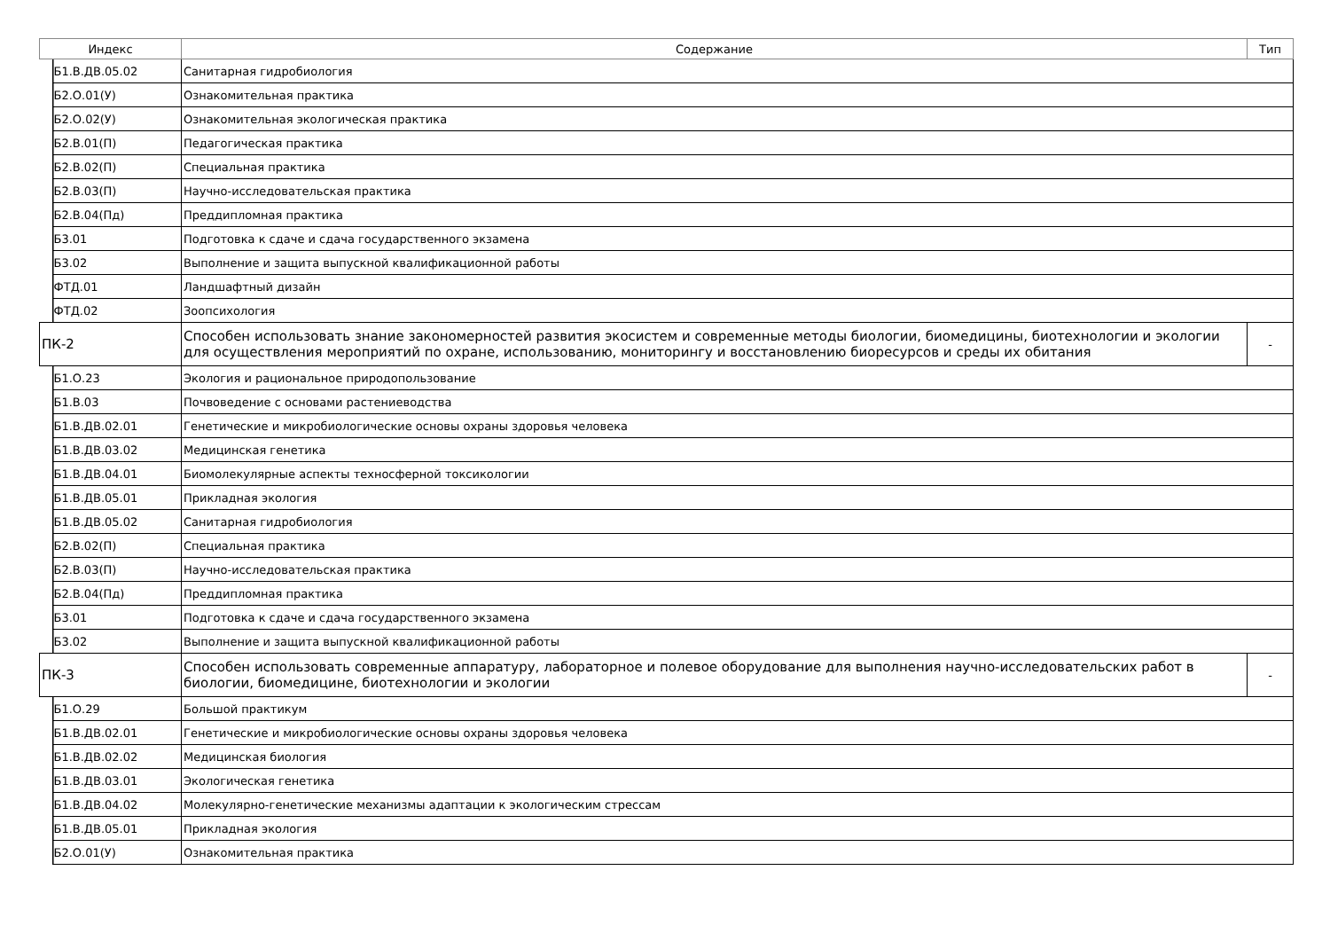| Индекс | | Содержание | Тип |
| --- | --- | --- | --- |
| | Б1.В.ДВ.05.02 | Санитарная гидробиология | |
| | Б2.О.01(У) | Ознакомительная практика | |
| | Б2.О.02(У) | Ознакомительная экологическая практика | |
| | Б2.В.01(П) | Педагогическая практика | |
| | Б2.В.02(П) | Специальная практика | |
| | Б2.В.03(П) | Научно-исследовательская практика | |
| | Б2.В.04(Пд) | Преддипломная практика | |
| | Б3.01 | Подготовка к сдаче и сдача государственного экзамена | |
| | Б3.02 | Выполнение и защита выпускной квалификационной работы | |
| | ФТД.01 | Ландшафтный дизайн | |
| | ФТД.02 | Зоопсихология | |
| ПК-2 | | Способен использовать знание закономерностей развития экосистем и современные методы биологии, биомедицины, биотехнологии и экологии для осуществления мероприятий по охране, использованию, мониторингу и восстановлению биоресурсов и среды их обитания | - |
| | Б1.О.23 | Экология и рациональное природопользование | |
| | Б1.В.03 | Почвоведение с основами растениеводства | |
| | Б1.В.ДВ.02.01 | Генетические и микробиологические основы охраны здоровья человека | |
| | Б1.В.ДВ.03.02 | Медицинская генетика | |
| | Б1.В.ДВ.04.01 | Биомолекулярные аспекты техносферной токсикологии | |
| | Б1.В.ДВ.05.01 | Прикладная экология | |
| | Б1.В.ДВ.05.02 | Санитарная гидробиология | |
| | Б2.В.02(П) | Специальная практика | |
| | Б2.В.03(П) | Научно-исследовательская практика | |
| | Б2.В.04(Пд) | Преддипломная практика | |
| | Б3.01 | Подготовка к сдаче и сдача государственного экзамена | |
| | Б3.02 | Выполнение и защита выпускной квалификационной работы | |
| ПК-3 | | Способен использовать современные аппаратуру, лабораторное и полевое оборудование для выполнения научно-исследовательских работ в биологии, биомедицине, биотехнологии и экологии | - |
| | Б1.О.29 | Большой практикум | |
| | Б1.В.ДВ.02.01 | Генетические и микробиологические основы охраны здоровья человека | |
| | Б1.В.ДВ.02.02 | Медицинская биология | |
| | Б1.В.ДВ.03.01 | Экологическая генетика | |
| | Б1.В.ДВ.04.02 | Молекулярно-генетические механизмы адаптации к экологическим стрессам | |
| | Б1.В.ДВ.05.01 | Прикладная экология | |
| | Б2.О.01(У) | Ознакомительная практика | |